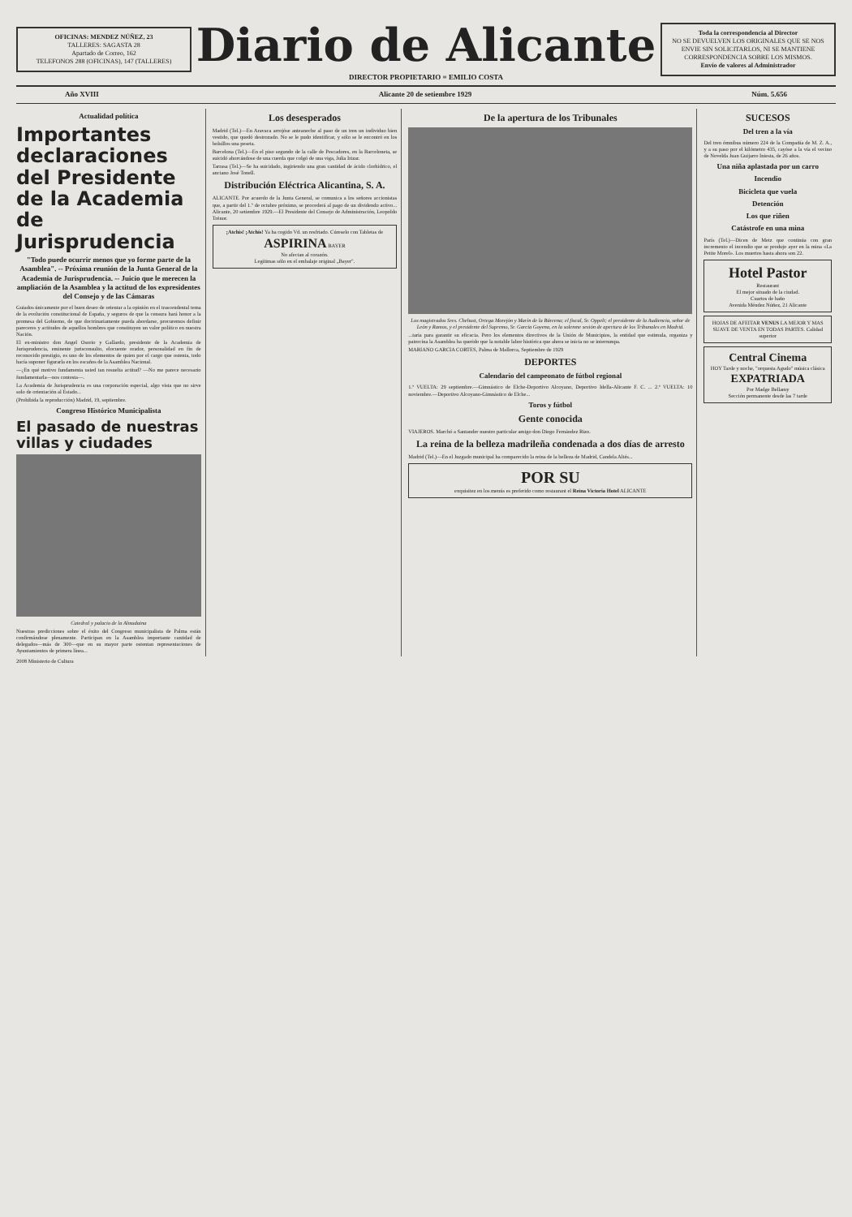OFICINAS: MENDEZ NÚÑEZ, 23
TALLERES: SAGASTA 28
Apartado de Correo, 162
TELEFONOS 288 (OFICINAS), 147 (TALLERES)
Diario de Alicante
DIRECTOR PROPIETARIO = EMILIO COSTA
Toda la correspondencia al Director
NO SE DEVUELVEN LOS ORIGINALES QUE SE NOS ENVIE SIN SOLICITARLOS, NI SE MANTIENE CORRESPONDENCIA SOBRE LOS MISMOS.
Envío de valores al Administrador
Año XVIII Alicante 20 de setiembre 1929 Núm. 5.656
Actualidad política
Importantes declaraciones del Presidente de la Academia de Jurisprudencia
"Todo puede ocurrir menos que yo forme parte de la Asamblea". -- Próxima reunión de la Junta General de la Academia de Jurisprudencia. -- Juicio que le merecen la ampliación de la Asamblea y la actitud de los expresidentes del Consejo y de las Cámaras
Guiados únicamente por el buen deseo de orientar a la opinión en el trascendental tema de la evolución constitucional de España, y seguros de que la censura hará honor a la promesa del Gobierno, de que doctrinariamente pueda abordarse, procuremos definir pareceres y actitudes de aquellos hombres que constituyen un valor político en nuestra Nación.
El ex-ministro don Angel Osorio y Gallardo, presidente de la Academia de Jurisprudencia, eminente jurisconsulto, elocuente orador, personalidad en fin de reconocido prestigio, es uno de los elementos de quien por el cargo que ostenta, todo hacía suponer figurarla en los escaños de la Asamblea Nacional.
—¿En qué motivo fundamenta usted tan resuelta actitud? —No me parece necesario fundamentarla—nos contesta—.
La Academia de Jurisprudencia es una corporación especial, algo vista que no sirve solo de orientación al Estado...
(Prohibida la reproducción) Madrid, 19, septiembre.
Congreso Histórico Municipalista
El pasado de nuestras villas y ciudades
Catedral y palacio de la Almudaina
Nuestras predicciones sobre el éxito del Congreso municipalista de Palma están confirmándose plenamente. Participan en la Asamblea importante cantidad de delegados—más de 300—que en su mayor parte ostentan representaciones de Ayuntamientos de primera línea...
Los desesperados
Madrid (Tel.)—En Aravaca arrojóse anteanoche al paso de un tren un individuo bien vestido, que quedó destrozado. No se le pudo identificar, y sólo se le encontró en los bolsillos una peseta.
Barcelona (Tel.)—En el piso segundo de la calle de Pescadores, en la Barceloneta, se suicidó ahorcándose de una cuerda que colgó de una viga, Julia Irizar.
Tarrasa (Tel.)—Se ha suicidado, ingiriendo una gran cantidad de ácido clorhídrico, el anciano José Tonell.
Distribución Eléctrica Alicantina, S. A.
ALICANTE. Por acuerdo de la Junta General, se comunica a los señores accionistas que, a partir del 1.º de octubre próximo, se procederá al pago de un dividendo activo... Alicante, 20 setiembre 1929.—El Presidente del Consejo de Administración, Leopoldo Trénor.
¡Atchís! ¡Atchís! Ya ha cogido Vd. un resfriado. Cúreselo con Tabletas de ASPIRINA BAYER
No afectan al corazón.
Legítimas sólo en el embalaje original „Bayer".
De la apertura de los Tribunales
Los magistrados Sres. Chehust, Ortega Morejón y Marín de la Bárcena; el fiscal, Sr. Oppelt; el presidente de la Audiencia, señor de León y Ramos, y el presidente del Supremo, Sr. García Goyena, en la solemne sesión de apertura de los Tribunales en Madrid.
...taria para garantir su eficacia. Pero los elementos directivos de la Unión de Municipios, la entidad que estimula, organiza y patrocina la Asamblea ha querido que la notable labor histórica que ahora se inicia no se interrumpa.
MARIANO GARCIA CORTES, Palma de Mallorca, Septiembre de 1929
DEPORTES
Calendario del campeonato de fútbol regional
1.ª VUELTA: 29 septiembre.—Gimnástico de Elche-Deportivo Alcoyano, Deportivo Idella-Alicante F. C. ... 2.ª VUELTA: 10 noviembre.—Deportivo Alcoyano-Gimnástico de Elche...
Toros y fútbol
Gente conocida
VIAJEROS. Marchó a Santander nuestro particular amigo don Diego Fernández Rizo.
La reina de la belleza madrileña condenada a dos días de arresto
Madrid (Tel.)—En el Juzgado municipal ha comparecido la reina de la belleza de Madrid, Candela Altés...
POR SU
exquisitez en los menús es preferido como restaurant el Reina Victoria Hotel ALICANTE
SUCESOS
Del tren a la vía
Del tren ómnibus número 224 de la Compañía de M. Z. A., y a su paso por el kilómetro 435, cayóse a la vía el vecino de Novelda Juan Guijarro Iniesta, de 26 años.
Una niña aplastada por un carro
Incendio
Bicicleta que vuela
Detención
Los que riñen
Catástrofe en una mina
París (Tel.)—Dicen de Metz que continúa con gran incremento el incendio que se produjo ayer en la mina «La Petite Morel». Los muertos hasta ahora son 22.
Hotel Pastor
Restaurant
El mejor situado de la ciudad.
Cuartos de baño
Avenida Méndez Núñez, 21 Alicante
HOJAS DE AFEITAR VENUS LA MEJOR Y MAS SUAVE DE VENTA EN TODAS PARTES. Calidad superior
Central Cinema
HOY Tarde y noche, "orquesta Agudo" música clásica
EXPATRIADA
Por Madge Bellamy
Sección permanente desde las 7 tarde
2008 Ministerio de Cultura